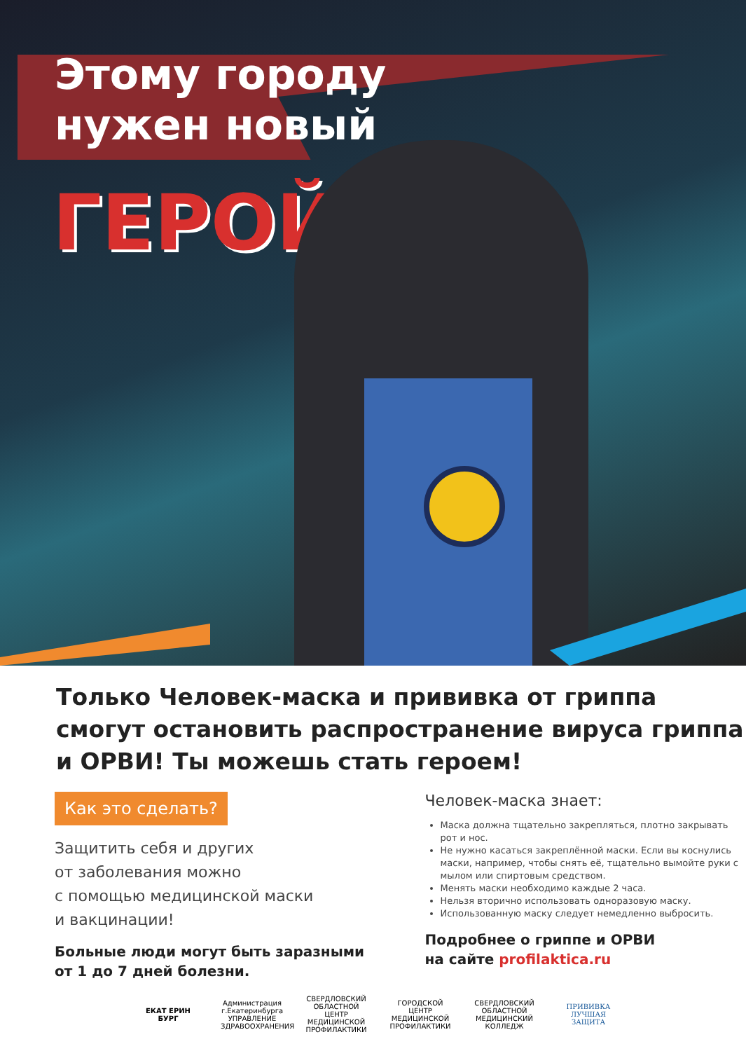Этому городу
нужен новый
ГЕРОЙ
Только Человек-маска и прививка от гриппа смогут остановить распространение вируса гриппа и ОРВИ! Ты можешь стать героем!
Как это сделать?
Защитить себя и других
от заболевания можно
с помощью медицинской маски
и вакцинации!
Больные люди могут быть заразными от 1 до 7 дней болезни.
Человек-маска знает:
Маска должна тщательно закрепляться, плотно закрывать рот и нос.
Не нужно касаться закреплённой маски. Если вы коснулись маски, например, чтобы снять её, тщательно вымойте руки с мылом или спиртовым средством.
Менять маски необходимо каждые 2 часа.
Нельзя вторично использовать одноразовую маску.
Использованную маску следует немедленно выбросить.
Подробнее о гриппе и ОРВИ
на сайте profilaktica.ru
ЕКАТ ЕРИН БУРГ
Администрация г.Екатеринбурга УПРАВЛЕНИЕ ЗДРАВООХРАНЕНИЯ
СВЕРДЛОВСКИЙ ОБЛАСТНОЙ ЦЕНТР МЕДИЦИНСКОЙ ПРОФИЛАКТИКИ
ГОРОДСКОЙ ЦЕНТР МЕДИЦИНСКОЙ ПРОФИЛАКТИКИ
СВЕРДЛОВСКИЙ ОБЛАСТНОЙ МЕДИЦИНСКИЙ КОЛЛЕДЖ
ПРИВИВКА ЛУЧШАЯ ЗАЩИТА